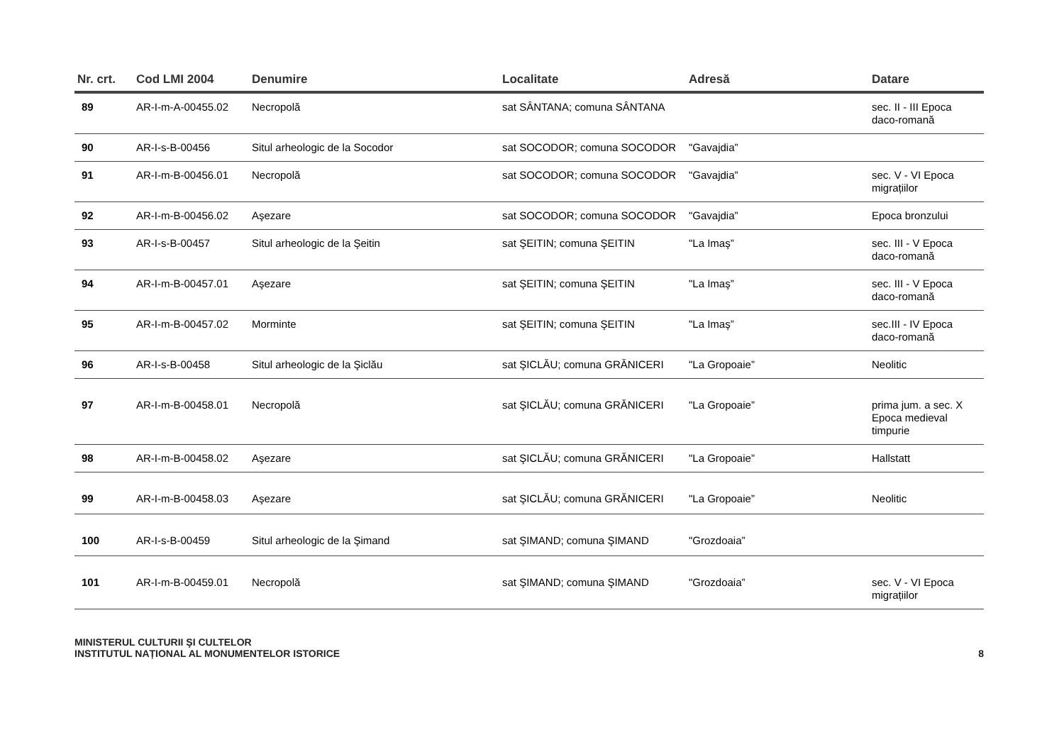| Nr. crt. | Cod LMI 2004 | Denumire | Localitate | Adresă | Datare |
| --- | --- | --- | --- | --- | --- |
| 89 | AR-I-m-A-00455.02 | Necropolă | sat SÂNTANA; comuna SÂNTANA | | sec. II - III Epoca daco-romană |
| 90 | AR-I-s-B-00456 | Situl arheologic de la Socodor | sat SOCODOR; comuna SOCODOR | "Gavajdia” | |
| 91 | AR-I-m-B-00456.01 | Necropolă | sat SOCODOR; comuna SOCODOR | "Gavajdia” | sec. V - VI Epoca migrațiilor |
| 92 | AR-I-m-B-00456.02 | Aşezare | sat SOCODOR; comuna SOCODOR | "Gavajdia” | Epoca bronzului |
| 93 | AR-I-s-B-00457 | Situl arheologic de la Şeitin | sat ŞEITIN; comuna ŞEITIN | "La Imaş” | sec. III - V Epoca daco-romană |
| 94 | AR-I-m-B-00457.01 | Aşezare | sat ŞEITIN; comuna ŞEITIN | "La Imaş” | sec. III - V Epoca daco-romană |
| 95 | AR-I-m-B-00457.02 | Morminte | sat ŞEITIN; comuna ŞEITIN | "La Imaş” | sec.III - IV Epoca daco-romană |
| 96 | AR-I-s-B-00458 | Situl arheologic de la Şiclău | sat ŞICLĂU; comuna GRĂNICERI | "La Gropoaie” | Neolitic |
| 97 | AR-I-m-B-00458.01 | Necropolă | sat ŞICLĂU; comuna GRĂNICERI | "La Gropoaie” | prima jum. a sec. X Epoca medieval timpurie |
| 98 | AR-I-m-B-00458.02 | Aşezare | sat ŞICLĂU; comuna GRĂNICERI | "La Gropoaie” | Hallstatt |
| 99 | AR-I-m-B-00458.03 | Aşezare | sat ŞICLĂU; comuna GRĂNICERI | "La Gropoaie” | Neolitic |
| 100 | AR-I-s-B-00459 | Situl arheologic de la Şimand | sat ŞIMAND; comuna ŞIMAND | "Grozdoaia” | |
| 101 | AR-I-m-B-00459.01 | Necropolă | sat ŞIMAND; comuna ŞIMAND | "Grozdoaia” | sec. V - VI Epoca migrațiilor |
MINISTERUL CULTURII ŞI CULTELOR
INSTITUTUL NAȚIONAL AL MONUMENTELOR ISTORICE
8